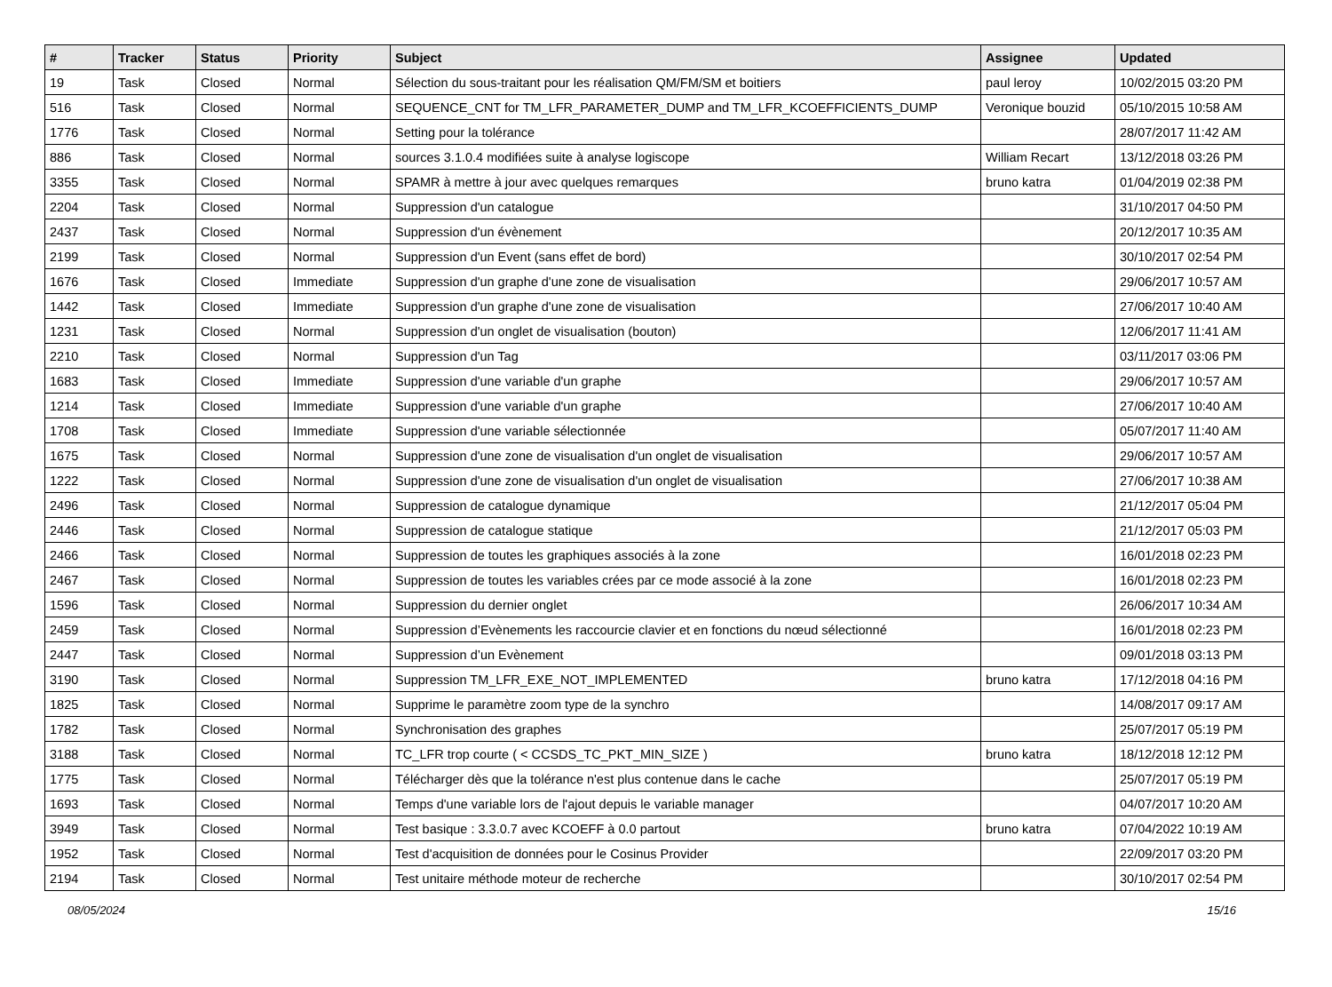| # | Tracker | Status | Priority | Subject | Assignee | Updated |
| --- | --- | --- | --- | --- | --- | --- |
| 19 | Task | Closed | Normal | Sélection du sous-traitant pour les réalisation QM/FM/SM et boitiers | paul leroy | 10/02/2015 03:20 PM |
| 516 | Task | Closed | Normal | SEQUENCE_CNT for TM_LFR_PARAMETER_DUMP and TM_LFR_KCOEFFICIENTS_DUMP | Veronique bouzid | 05/10/2015 10:58 AM |
| 1776 | Task | Closed | Normal | Setting pour la tolérance | | 28/07/2017 11:42 AM |
| 886 | Task | Closed | Normal | sources 3.1.0.4 modifiées suite à analyse logiscope | William Recart | 13/12/2018 03:26 PM |
| 3355 | Task | Closed | Normal | SPAMR à mettre à jour avec quelques remarques | bruno katra | 01/04/2019 02:38 PM |
| 2204 | Task | Closed | Normal | Suppression d'un catalogue | | 31/10/2017 04:50 PM |
| 2437 | Task | Closed | Normal | Suppression d'un évènement | | 20/12/2017 10:35 AM |
| 2199 | Task | Closed | Normal | Suppression d'un Event (sans effet de bord) | | 30/10/2017 02:54 PM |
| 1676 | Task | Closed | Immediate | Suppression d'un graphe d'une zone de visualisation | | 29/06/2017 10:57 AM |
| 1442 | Task | Closed | Immediate | Suppression d'un graphe d'une zone de visualisation | | 27/06/2017 10:40 AM |
| 1231 | Task | Closed | Normal | Suppression d'un onglet de visualisation (bouton) | | 12/06/2017 11:41 AM |
| 2210 | Task | Closed | Normal | Suppression d'un Tag | | 03/11/2017 03:06 PM |
| 1683 | Task | Closed | Immediate | Suppression d'une variable d'un graphe | | 29/06/2017 10:57 AM |
| 1214 | Task | Closed | Immediate | Suppression d'une variable d'un graphe | | 27/06/2017 10:40 AM |
| 1708 | Task | Closed | Immediate | Suppression d'une variable sélectionnée | | 05/07/2017 11:40 AM |
| 1675 | Task | Closed | Normal | Suppression d'une zone de visualisation d'un onglet de visualisation | | 29/06/2017 10:57 AM |
| 1222 | Task | Closed | Normal | Suppression d'une zone de visualisation d'un onglet de visualisation | | 27/06/2017 10:38 AM |
| 2496 | Task | Closed | Normal | Suppression de catalogue dynamique | | 21/12/2017 05:04 PM |
| 2446 | Task | Closed | Normal | Suppression de catalogue statique | | 21/12/2017 05:03 PM |
| 2466 | Task | Closed | Normal | Suppression de toutes les graphiques associés à la zone | | 16/01/2018 02:23 PM |
| 2467 | Task | Closed | Normal | Suppression de toutes les variables crées par ce mode associé à la zone | | 16/01/2018 02:23 PM |
| 1596 | Task | Closed | Normal | Suppression du dernier onglet | | 26/06/2017 10:34 AM |
| 2459 | Task | Closed | Normal | Suppression d’Evènements les raccourcie clavier et en fonctions du nœud sélectionné | | 16/01/2018 02:23 PM |
| 2447 | Task | Closed | Normal | Suppression d’un Evènement | | 09/01/2018 03:13 PM |
| 3190 | Task | Closed | Normal | Suppression TM_LFR_EXE_NOT_IMPLEMENTED | bruno katra | 17/12/2018 04:16 PM |
| 1825 | Task | Closed | Normal | Supprime le paramètre zoom type de la synchro | | 14/08/2017 09:17 AM |
| 1782 | Task | Closed | Normal | Synchronisation des graphes | | 25/07/2017 05:19 PM |
| 3188 | Task | Closed | Normal | TC_LFR trop courte ( < CCSDS_TC_PKT_MIN_SIZE ) | bruno katra | 18/12/2018 12:12 PM |
| 1775 | Task | Closed | Normal | Télécharger dès que la tolérance n'est plus contenue dans le cache | | 25/07/2017 05:19 PM |
| 1693 | Task | Closed | Normal | Temps d'une variable lors de l'ajout depuis le variable manager | | 04/07/2017 10:20 AM |
| 3949 | Task | Closed | Normal | Test basique : 3.3.0.7 avec KCOEFF à 0.0 partout | bruno katra | 07/04/2022 10:19 AM |
| 1952 | Task | Closed | Normal | Test d'acquisition de données pour le Cosinus Provider | | 22/09/2017 03:20 PM |
| 2194 | Task | Closed | Normal | Test unitaire méthode moteur de recherche | | 30/10/2017 02:54 PM |
08/05/2024 15/16